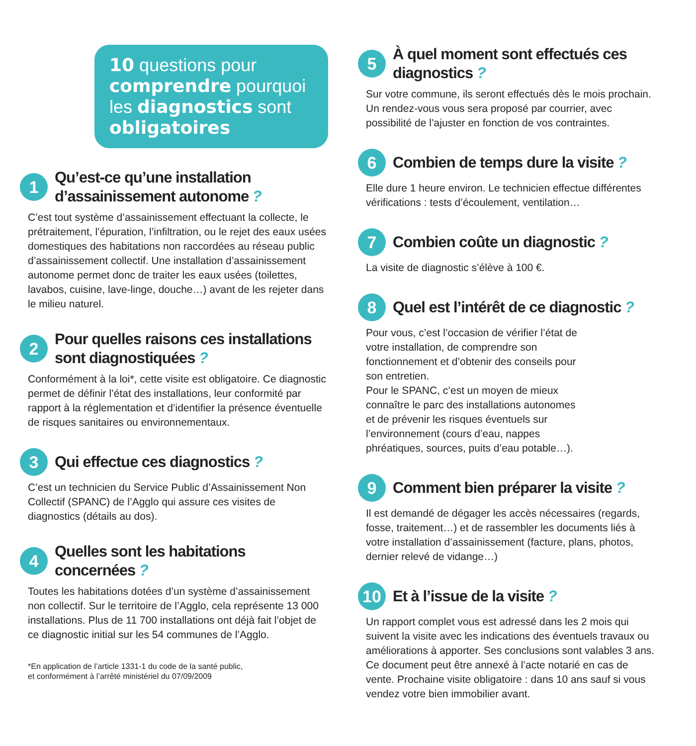10 questions pour comprendre pourquoi les diagnostics sont obligatoires
1
Qu’est-ce qu’une installation d’assainissement autonome ?
C’est tout système d’assainissement effectuant la collecte, le prétraitement, l’épuration, l’infiltration, ou le rejet des eaux usées domestiques des habitations non raccordées au réseau public d’assainissement collectif. Une installation d’assainissement autonome permet donc de traiter les eaux usées (toilettes, lavabos, cuisine, lave-linge, douche…) avant de les rejeter dans le milieu naturel.
2
Pour quelles raisons ces installations sont diagnostiquées ?
Conformément à la loi*, cette visite est obligatoire. Ce diagnostic permet de définir l’état des installations, leur conformité par rapport à la réglementation et d’identifier la présence éventuelle de risques sanitaires ou environnementaux.
3
Qui effectue ces diagnostics ?
C’est un technicien du Service Public d’Assainissement Non Collectif (SPANC) de l’Agglo qui assure ces visites de diagnostics (détails au dos).
4
Quelles sont les habitations concernées ?
Toutes les habitations dotées d’un système d’assainissement non collectif. Sur le territoire de l’Agglo, cela représente 13 000 installations. Plus de 11 700 installations ont déjà fait l’objet de ce diagnostic initial sur les 54 communes de l’Agglo.
*En application de l’article 1331-1 du code de la santé public,
et conformément à l’arrêté ministériel du 07/09/2009
5
À quel moment sont effectués ces diagnostics ?
Sur votre commune, ils seront effectués dès le mois prochain. Un rendez-vous vous sera proposé par courrier, avec possibilité de l’ajuster en fonction de vos contraintes.
6
Combien de temps dure la visite ?
Elle dure 1 heure environ. Le technicien effectue différentes vérifications : tests d’écoulement, ventilation…
7
Combien coûte un diagnostic ?
La visite de diagnostic s’élève à 100 €.
8
Quel est l’intérêt de ce diagnostic ?
Pour vous, c’est l’occasion de vérifier l’état de votre installation, de comprendre son fonctionnement et d’obtenir des conseils pour son entretien.
Pour le SPANC, c’est un moyen de mieux connaître le parc des installations autonomes et de prévenir les risques éventuels sur l’environnement (cours d’eau, nappes phréatiques, sources, puits d’eau potable…).
9
Comment bien préparer la visite ?
Il est demandé de dégager les accès nécessaires (regards, fosse, traitement…) et de rassembler les documents liés à votre installation d’assainissement (facture, plans, photos, dernier relevé de vidange…)
10
Et à l’issue de la visite ?
Un rapport complet vous est adressé dans les 2 mois qui suivent la visite avec les indications des éventuels travaux ou améliorations à apporter. Ses conclusions sont valables 3 ans. Ce document peut être annexé à l’acte notarié en cas de vente. Prochaine visite obligatoire : dans 10 ans sauf si vous vendez votre bien immobilier avant.